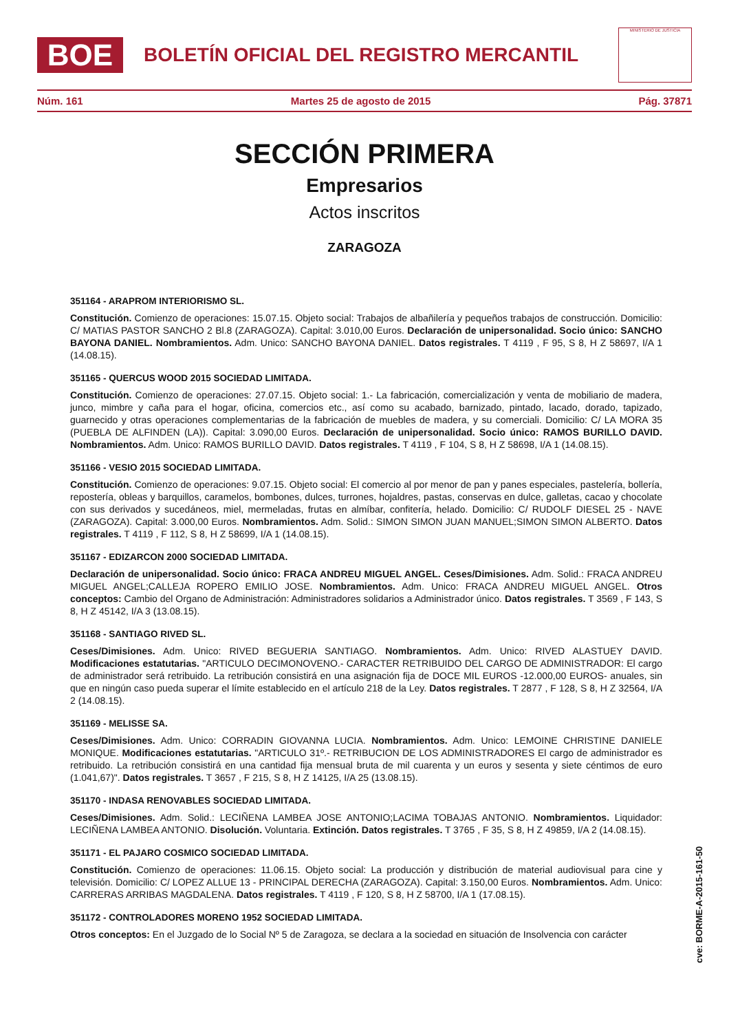BOE
BOLETÍN OFICIAL DEL REGISTRO MERCANTIL
MINISTERIO DE JUSTICIA
Núm. 161 Martes 25 de agosto de 2015 Pág. 37871
SECCIÓN PRIMERA
Empresarios
Actos inscritos
ZARAGOZA
351164 - ARAPROM INTERIORISMO SL.
Constitución. Comienzo de operaciones: 15.07.15. Objeto social: Trabajos de albañilería y pequeños trabajos de construcción. Domicilio: C/ MATIAS PASTOR SANCHO 2 Bl.8 (ZARAGOZA). Capital: 3.010,00 Euros. Declaración de unipersonalidad. Socio único: SANCHO BAYONA DANIEL. Nombramientos. Adm. Unico: SANCHO BAYONA DANIEL. Datos registrales. T 4119 , F 95, S 8, H Z 58697, I/A 1 (14.08.15).
351165 - QUERCUS WOOD 2015 SOCIEDAD LIMITADA.
Constitución. Comienzo de operaciones: 27.07.15. Objeto social: 1.- La fabricación, comercialización y venta de mobiliario de madera, junco, mimbre y caña para el hogar, oficina, comercios etc., así como su acabado, barnizado, pintado, lacado, dorado, tapizado, guarnecido y otras operaciones complementarias de la fabricación de muebles de madera, y su comerciali. Domicilio: C/ LA MORA 35 (PUEBLA DE ALFINDEN (LA)). Capital: 3.090,00 Euros. Declaración de unipersonalidad. Socio único: RAMOS BURILLO DAVID. Nombramientos. Adm. Unico: RAMOS BURILLO DAVID. Datos registrales. T 4119 , F 104, S 8, H Z 58698, I/A 1 (14.08.15).
351166 - VESIO 2015 SOCIEDAD LIMITADA.
Constitución. Comienzo de operaciones: 9.07.15. Objeto social: El comercio al por menor de pan y panes especiales, pastelería, bollería, repostería, obleas y barquillos, caramelos, bombones, dulces, turrones, hojaldres, pastas, conservas en dulce, galletas, cacao y chocolate con sus derivados y sucedáneos, miel, mermeladas, frutas en almíbar, confitería, helado. Domicilio: C/ RUDOLF DIESEL 25 - NAVE (ZARAGOZA). Capital: 3.000,00 Euros. Nombramientos. Adm. Solid.: SIMON SIMON JUAN MANUEL;SIMON SIMON ALBERTO. Datos registrales. T 4119 , F 112, S 8, H Z 58699, I/A 1 (14.08.15).
351167 - EDIZARCON 2000 SOCIEDAD LIMITADA.
Declaración de unipersonalidad. Socio único: FRACA ANDREU MIGUEL ANGEL. Ceses/Dimisiones. Adm. Solid.: FRACA ANDREU MIGUEL ANGEL;CALLEJA ROPERO EMILIO JOSE. Nombramientos. Adm. Unico: FRACA ANDREU MIGUEL ANGEL. Otros conceptos: Cambio del Organo de Administración: Administradores solidarios a Administrador único. Datos registrales. T 3569 , F 143, S 8, H Z 45142, I/A 3 (13.08.15).
351168 - SANTIAGO RIVED SL.
Ceses/Dimisiones. Adm. Unico: RIVED BEGUERIA SANTIAGO. Nombramientos. Adm. Unico: RIVED ALASTUEY DAVID. Modificaciones estatutarias. "ARTICULO DECIMONOVENO.- CARACTER RETRIBUIDO DEL CARGO DE ADMINISTRADOR: El cargo de administrador será retribuido. La retribución consistirá en una asignación fija de DOCE MIL EUROS -12.000,00 EUROS- anuales, sin que en ningún caso pueda superar el límite establecido en el artículo 218 de la Ley. Datos registrales. T 2877 , F 128, S 8, H Z 32564, I/A 2 (14.08.15).
351169 - MELISSE SA.
Ceses/Dimisiones. Adm. Unico: CORRADIN GIOVANNA LUCIA. Nombramientos. Adm. Unico: LEMOINE CHRISTINE DANIELE MONIQUE. Modificaciones estatutarias. "ARTICULO 31º.- RETRIBUCION DE LOS ADMINISTRADORES El cargo de administrador es retribuido. La retribución consistirá en una cantidad fija mensual bruta de mil cuarenta y un euros y sesenta y siete céntimos de euro (1.041,67)". Datos registrales. T 3657 , F 215, S 8, H Z 14125, I/A 25 (13.08.15).
351170 - INDASA RENOVABLES SOCIEDAD LIMITADA.
Ceses/Dimisiones. Adm. Solid.: LECIÑENA LAMBEA JOSE ANTONIO;LACIMA TOBAJAS ANTONIO. Nombramientos. Liquidador: LECIÑENA LAMBEA ANTONIO. Disolución. Voluntaria. Extinción. Datos registrales. T 3765 , F 35, S 8, H Z 49859, I/A 2 (14.08.15).
351171 - EL PAJARO COSMICO SOCIEDAD LIMITADA.
Constitución. Comienzo de operaciones: 11.06.15. Objeto social: La producción y distribución de material audiovisual para cine y televisión. Domicilio: C/ LOPEZ ALLUE 13 - PRINCIPAL DERECHA (ZARAGOZA). Capital: 3.150,00 Euros. Nombramientos. Adm. Unico: CARRERAS ARRIBAS MAGDALENA. Datos registrales. T 4119 , F 120, S 8, H Z 58700, I/A 1 (17.08.15).
351172 - CONTROLADORES MORENO 1952 SOCIEDAD LIMITADA.
Otros conceptos: En el Juzgado de lo Social Nº 5 de Zaragoza, se declara a la sociedad en situación de Insolvencia con carácter
cve: BORME-A-2015-161-50